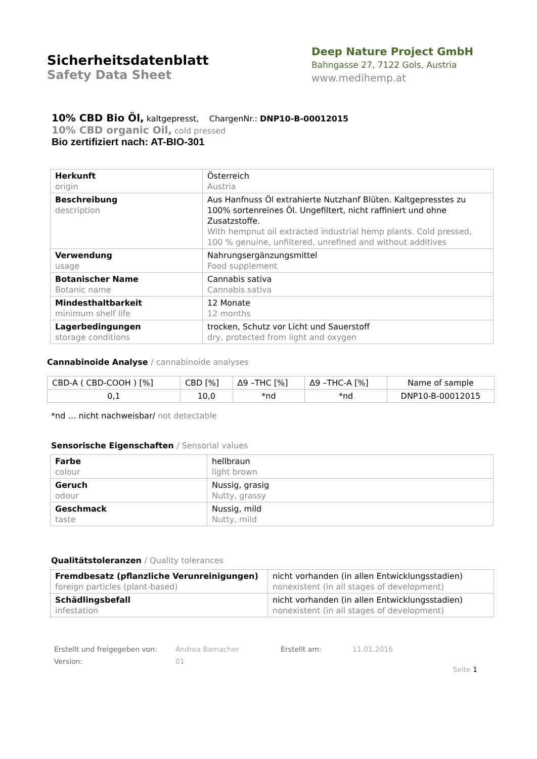Sicherheitsdatenblatt
Safety Data Sheet
Deep Nature Project GmbH
Bahngasse 27, 7122 Gols, Austria
www.medihemp.at
10% CBD Bio Öl, kaltgepresst, ChargenNr.: DNP10-B-00012015
10% CBD organic Oil, cold pressed
Bio zertifiziert nach: AT-BIO-301
| Herkunft origin | Österreich Austria |
| Beschreibung description | Aus Hanfnuss Öl extrahierte Nutzhanf Blüten. Kaltgepresstes zu 100% sortenreines Öl. Ungefiltert, nicht raffiniert und ohne Zusatzstoffe. With hempnut oil extracted industrial hemp plants. Cold pressed, 100 % genuine, unfiltered, unrefined and without additives |
| Verwendung usage | Nahrungsergänzungsmittel Food supplement |
| Botanischer Name Botanic name | Cannabis sativa Cannabis sativa |
| Mindesthaltbarkeit minimum shelf life | 12 Monate 12 months |
| Lagerbedingungen storage conditions | trocken, Schutz vor Licht und Sauerstoff dry, protected from light and oxygen |
Cannabinoide Analyse / cannabinoide analyses
| CBD-A ( CBD-COOH ) [%] | CBD [%] | Δ9 –THC [%] | Δ9 –THC-A [%] | Name of sample |
| --- | --- | --- | --- | --- |
| 0,1 | 10,0 | *nd | *nd | DNP10-B-00012015 |
*nd … nicht nachweisbar/ not detectable
Sensorische Eigenschaften / Sensorial values
| Farbe colour | hellbraun light brown |
| Geruch odour | Nussig, grasig Nutty, grassy |
| Geschmack taste | Nussig, mild Nutty, mild |
Qualitätstoleranzen / Quality tolerances
| Fremdbesatz (pflanzliche Verunreinigungen) foreign particles (plant-based) | nicht vorhanden (in allen Entwicklungsstadien) nonexistent (in all stages of development) |
| Schädlingsbefall infestation | nicht vorhanden (in allen Entwicklungsstadien) nonexistent (in all stages of development) |
Erstellt und freigegeben von:
Andrea Bamacher
Erstellt am:
11.01.2016
Version:
01
Seite 1